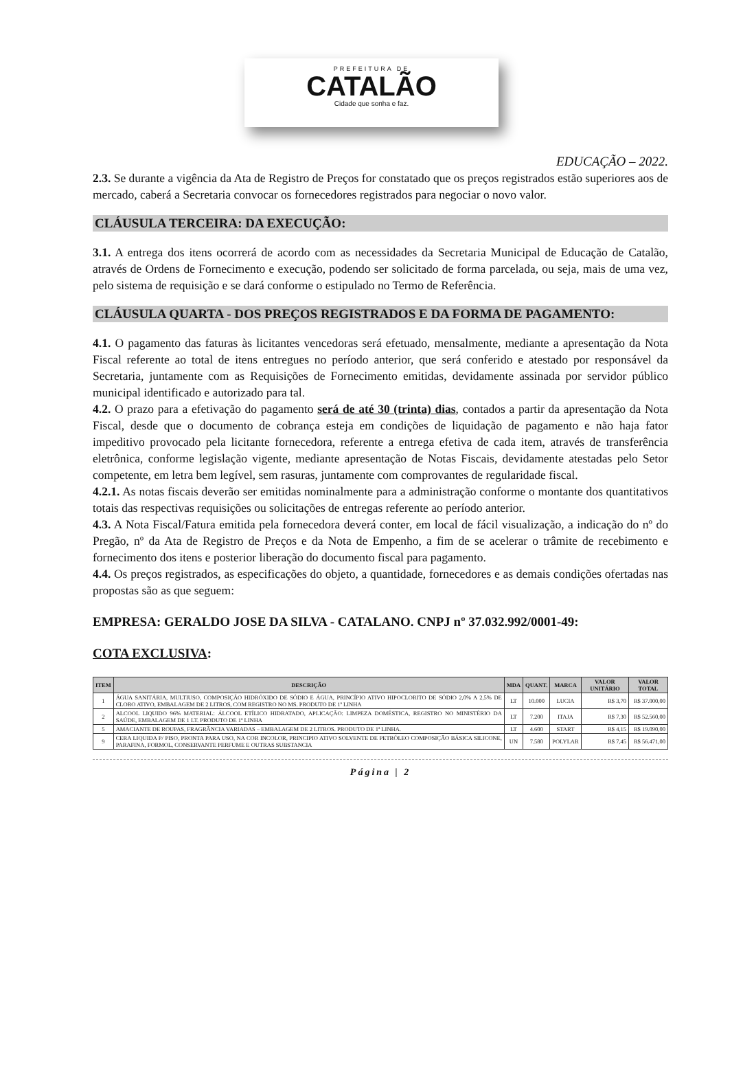PREFEITURA DE
CATALÃO
Cidade que sonha e faz.
EDUCAÇÃO – 2022.
2.3. Se durante a vigência da Ata de Registro de Preços for constatado que os preços registrados estão superiores aos de mercado, caberá a Secretaria convocar os fornecedores registrados para negociar o novo valor.
CLÁUSULA TERCEIRA: DA EXECUÇÃO:
3.1. A entrega dos itens ocorrerá de acordo com as necessidades da Secretaria Municipal de Educação de Catalão, através de Ordens de Fornecimento e execução, podendo ser solicitado de forma parcelada, ou seja, mais de uma vez, pelo sistema de requisição e se dará conforme o estipulado no Termo de Referência.
CLÁUSULA QUARTA - DOS PREÇOS REGISTRADOS E DA FORMA DE PAGAMENTO:
4.1. O pagamento das faturas às licitantes vencedoras será efetuado, mensalmente, mediante a apresentação da Nota Fiscal referente ao total de itens entregues no período anterior, que será conferido e atestado por responsável da Secretaria, juntamente com as Requisições de Fornecimento emitidas, devidamente assinada por servidor público municipal identificado e autorizado para tal.
4.2. O prazo para a efetivação do pagamento será de até 30 (trinta) dias, contados a partir da apresentação da Nota Fiscal, desde que o documento de cobrança esteja em condições de liquidação de pagamento e não haja fator impeditivo provocado pela licitante fornecedora, referente a entrega efetiva de cada item, através de transferência eletrônica, conforme legislação vigente, mediante apresentação de Notas Fiscais, devidamente atestadas pelo Setor competente, em letra bem legível, sem rasuras, juntamente com comprovantes de regularidade fiscal.
4.2.1. As notas fiscais deverão ser emitidas nominalmente para a administração conforme o montante dos quantitativos totais das respectivas requisições ou solicitações de entregas referente ao período anterior.
4.3. A Nota Fiscal/Fatura emitida pela fornecedora deverá conter, em local de fácil visualização, a indicação do nº do Pregão, nº da Ata de Registro de Preços e da Nota de Empenho, a fim de se acelerar o trâmite de recebimento e fornecimento dos itens e posterior liberação do documento fiscal para pagamento.
4.4. Os preços registrados, as especificações do objeto, a quantidade, fornecedores e as demais condições ofertadas nas propostas são as que seguem:
EMPRESA: GERALDO JOSE DA SILVA - CATALANO. CNPJ nº 37.032.992/0001-49:
COTA EXCLUSIVA:
| ITEM | DESCRIÇÃO | MDA | QUANT. | MARCA | VALOR UNITÁRIO | VALOR TOTAL |
| --- | --- | --- | --- | --- | --- | --- |
| 1 | ÁGUA SANITÁRIA, MULTIUSO, COMPOSIÇÃO HIDRÓXIDO DE SÓDIO E ÁGUA, PRINCÍPIO ATIVO HIPOCLORITO DE SÓDIO 2,0% A 2,5% DE CLORO ATIVO, EMBALAGEM DE 2 LITROS, COM REGISTRO NO MS. PRODUTO DE 1ª LINHA | LT | 10.000 | LUCIA | R$ 3,70 | R$ 37.000,00 |
| 2 | ALCOOL LIQUIDO 96% MATERIAL: ÁLCOOL ETÍLICO HIDRATADO, APLICAÇÃO: LIMPEZA DOMÉSTICA, REGISTRO NO MINISTÉRIO DA SAÚDE, EMBALAGEM DE 1 LT. PRODUTO DE 1ª LINHA | LT | 7.200 | ITAJA | R$ 7,30 | R$ 52.560,00 |
| 5 | AMACIANTE DE ROUPAS, FRAGRÂNCIA VARIADAS – EMBALAGEM DE 2 LITROS. PRODUTO DE 1ª LINHA. | LT | 4.600 | START | R$ 4,15 | R$ 19.090,00 |
| 9 | CERA LIQUIDA P/ PISO, PRONTA PARA USO, NA COR INCOLOR, PRINCIPIO ATIVO SOLVENTE DE PETRÓLEO COMPOSIÇÃO BÁSICA SILICONE, PARAFINA, FORMOL, CONSERVANTE PERFUME E OUTRAS SUBSTANCIA | UN | 7.580 | POLYLAR | R$ 7,45 | R$ 56.471,00 |
Página | 2